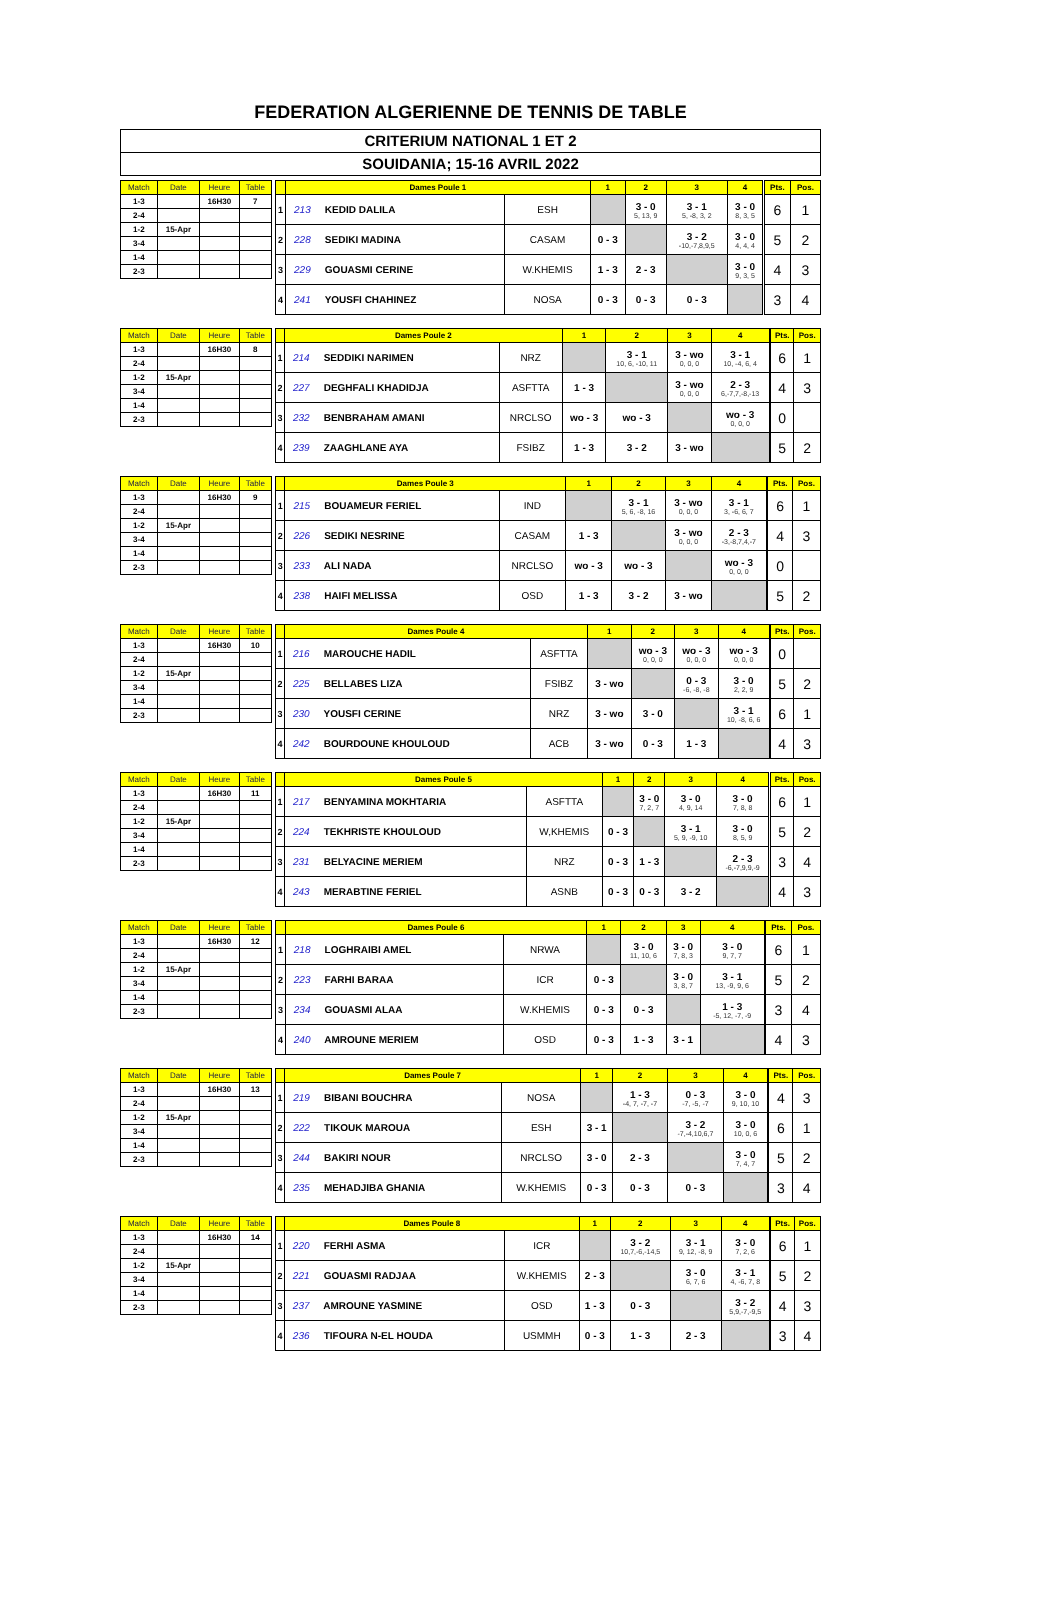FEDERATION ALGERIENNE DE TENNIS DE TABLE
CRITERIUM NATIONAL 1 ET 2
SOUIDANIA; 15-16 AVRIL 2022
| Match | Date | Heure | Table |
| --- | --- | --- | --- |
| 1-3 | | 16H30 | 7 |
| 2-4 | | | |
| 1-2 | 15-Apr | | |
| 3-4 | | | |
| 1-4 | | | |
| 2-3 | | | |
| | Dames Poule 1 | | 1 | 2 | 3 | 4 | | Pts. | Pos. |
| --- | --- | --- | --- | --- | --- | --- | --- | --- | --- |
| 1 | 213 KEDID DALILA | ESH | | 3 - 0 5, 13, 9 | 3 - 1 5, -8, 3, 2 | 3 - 0 8, 3, 5 | | 6 | 1 |
| 2 | 228 SEDIKI MADINA | CASAM | 0 - 3 | | 3 - 2 -10,-7,8,9,5 | 3 - 0 4, 4, 4 | | 5 | 2 |
| 3 | 229 GOUASMI CERINE | W.KHEMIS | 1 - 3 | 2 - 3 | | 3 - 0 9, 3, 5 | | 4 | 3 |
| 4 | 241 YOUSFI CHAHINEZ | NOSA | 0 - 3 | 0 - 3 | 0 - 3 | | | 3 | 4 |
| Match | Date | Heure | Table |
| --- | --- | --- | --- |
| 1-3 | | 16H30 | 8 |
| 2-4 | | | |
| 1-2 | 15-Apr | | |
| 3-4 | | | |
| 1-4 | | | |
| 2-3 | | | |
| | Dames Poule 2 | | 1 | 2 | 3 | 4 | | Pts. | Pos. |
| --- | --- | --- | --- | --- | --- | --- | --- | --- | --- |
| 1 | 214 SEDDIKI NARIMEN | NRZ | | 3 - 1 10, 6, -10, 11 | 3 - wo 0, 0, 0 | 3 - 1 10, -4, 6, 4 | | 6 | 1 |
| 2 | 227 DEGHFALI KHADIDJA | ASFTTA | 1 - 3 | | 3 - wo 0, 0, 0 | 2 - 3 6,-7,7,-8,-13 | | 4 | 3 |
| 3 | 232 BENBRAHAM AMANI | NRCLSO | wo - 3 | wo - 3 | | wo - 3 0, 0, 0 | | 0 | |
| 4 | 239 ZAAGHLANE AYA | FSIBZ | 1 - 3 | 3 - 2 | 3 - wo | | | 5 | 2 |
| Match | Date | Heure | Table |
| --- | --- | --- | --- |
| 1-3 | | 16H30 | 9 |
| 2-4 | | | |
| 1-2 | 15-Apr | | |
| 3-4 | | | |
| 1-4 | | | |
| 2-3 | | | |
| | Dames Poule 3 | | 1 | 2 | 3 | 4 | | Pts. | Pos. |
| --- | --- | --- | --- | --- | --- | --- | --- | --- | --- |
| 1 | 215 BOUAMEUR FERIEL | IND | | 3 - 1 5, 6, -8, 16 | 3 - wo 0, 0, 0 | 3 - 1 3, -6, 6, 7 | | 6 | 1 |
| 2 | 226 SEDIKI NESRINE | CASAM | 1 - 3 | | 3 - wo 0, 0, 0 | 2 - 3 -3,-8,7,4,-7 | | 4 | 3 |
| 3 | 233 ALI NADA | NRCLSO | wo - 3 | wo - 3 | | wo - 3 0, 0, 0 | | 0 | |
| 4 | 238 HAIFI MELISSA | OSD | 1 - 3 | 3 - 2 | 3 - wo | | | 5 | 2 |
| Match | Date | Heure | Table |
| --- | --- | --- | --- |
| 1-3 | | 16H30 | 10 |
| 2-4 | | | |
| 1-2 | 15-Apr | | |
| 3-4 | | | |
| 1-4 | | | |
| 2-3 | | | |
| | Dames Poule 4 | | 1 | 2 | 3 | 4 | | Pts. | Pos. |
| --- | --- | --- | --- | --- | --- | --- | --- | --- | --- |
| 1 | 216 MAROUCHE HADIL | ASFTTA | | wo - 3 0, 0, 0 | wo - 3 0, 0, 0 | wo - 3 0, 0, 0 | | 0 | |
| 2 | 225 BELLABES LIZA | FSIBZ | 3 - wo | | 0 - 3 -6, -8, -8 | 3 - 0 2, 2, 9 | | 5 | 2 |
| 3 | 230 YOUSFI CERINE | NRZ | 3 - wo | 3 - 0 | | 3 - 1 10, -8, 6, 6 | | 6 | 1 |
| 4 | 242 BOURDOUNE KHOULOUD | ACB | 3 - wo | 0 - 3 | 1 - 3 | | | 4 | 3 |
| Match | Date | Heure | Table |
| --- | --- | --- | --- |
| 1-3 | | 16H30 | 11 |
| 2-4 | | | |
| 1-2 | 15-Apr | | |
| 3-4 | | | |
| 1-4 | | | |
| 2-3 | | | |
| | Dames Poule 5 | | 1 | 2 | 3 | 4 | | Pts. | Pos. |
| --- | --- | --- | --- | --- | --- | --- | --- | --- | --- |
| 1 | 217 BENYAMINA MOKHTARIA | ASFTTA | | 3 - 0 7, 2, 7 | 3 - 0 4, 9, 14 | 3 - 0 7, 8, 8 | | 6 | 1 |
| 2 | 224 TEKHRISTE KHOULOUD | W,KHEMIS | 0 - 3 | | 3 - 1 5, 9, -9, 10 | 3 - 0 8, 5, 9 | | 5 | 2 |
| 3 | 231 BELYACINE MERIEM | NRZ | 0 - 3 | 1 - 3 | | 2 - 3 -6,-7,9,9,-9 | | 3 | 4 |
| 4 | 243 MERABTINE FERIEL | ASNB | 0 - 3 | 0 - 3 | 3 - 2 | | | 4 | 3 |
| Match | Date | Heure | Table |
| --- | --- | --- | --- |
| 1-3 | | 16H30 | 12 |
| 2-4 | | | |
| 1-2 | 15-Apr | | |
| 3-4 | | | |
| 1-4 | | | |
| 2-3 | | | |
| | Dames Poule 6 | | 1 | 2 | 3 | 4 | | Pts. | Pos. |
| --- | --- | --- | --- | --- | --- | --- | --- | --- | --- |
| 1 | 218 LOGHRAIBI AMEL | NRWA | | 3 - 0 11, 10, 6 | 3 - 0 7, 8, 3 | 3 - 0 9, 7, 7 | | 6 | 1 |
| 2 | 223 FARHI BARAA | ICR | 0 - 3 | | 3 - 0 3, 8, 7 | 3 - 1 13, -9, 9, 6 | | 5 | 2 |
| 3 | 234 GOUASMI ALAA | W.KHEMIS | 0 - 3 | 0 - 3 | | 1 - 3 -5, 12, -7, -9 | | 3 | 4 |
| 4 | 240 AMROUNE MERIEM | OSD | 0 - 3 | 1 - 3 | 3 - 1 | | | 4 | 3 |
| Match | Date | Heure | Table |
| --- | --- | --- | --- |
| 1-3 | | 16H30 | 13 |
| 2-4 | | | |
| 1-2 | 15-Apr | | |
| 3-4 | | | |
| 1-4 | | | |
| 2-3 | | | |
| | Dames Poule 7 | | 1 | 2 | 3 | 4 | | Pts. | Pos. |
| --- | --- | --- | --- | --- | --- | --- | --- | --- | --- |
| 1 | 219 BIBANI BOUCHRA | NOSA | | 1 - 3 -4, 7, -7, -7 | 0 - 3 -7, -5, -7 | 3 - 0 9, 10, 10 | | 4 | 3 |
| 2 | 222 TIKOUK MAROUA | ESH | 3 - 1 | | 3 - 2 -7,-4,10,6,7 | 3 - 0 10, 0, 6 | | 6 | 1 |
| 3 | 244 BAKIRI NOUR | NRCLSO | 3 - 0 | 2 - 3 | | 3 - 0 7, 4, 7 | | 5 | 2 |
| 4 | 235 MEHADJIBA GHANIA | W.KHEMIS | 0 - 3 | 0 - 3 | 0 - 3 | | | 3 | 4 |
| Match | Date | Heure | Table |
| --- | --- | --- | --- |
| 1-3 | | 16H30 | 14 |
| 2-4 | | | |
| 1-2 | 15-Apr | | |
| 3-4 | | | |
| 1-4 | | | |
| 2-3 | | | |
| | Dames Poule 8 | | 1 | 2 | 3 | 4 | | Pts. | Pos. |
| --- | --- | --- | --- | --- | --- | --- | --- | --- | --- |
| 1 | 220 FERHI ASMA | ICR | | 3 - 2 10,7,-6,-14,5 | 3 - 1 9, 12, -8, 9 | 3 - 0 7, 2, 6 | | 6 | 1 |
| 2 | 221 GOUASMI RADJAA | W.KHEMIS | 2 - 3 | | 3 - 0 6, 7, 6 | 3 - 1 4, -6, 7, 8 | | 5 | 2 |
| 3 | 237 AMROUNE YASMINE | OSD | 1 - 3 | 0 - 3 | | 3 - 2 5,9,-7,-9,5 | | 4 | 3 |
| 4 | 236 TIFOURA N-EL HOUDA | USMMH | 0 - 3 | 1 - 3 | 2 - 3 | | | 3 | 4 |